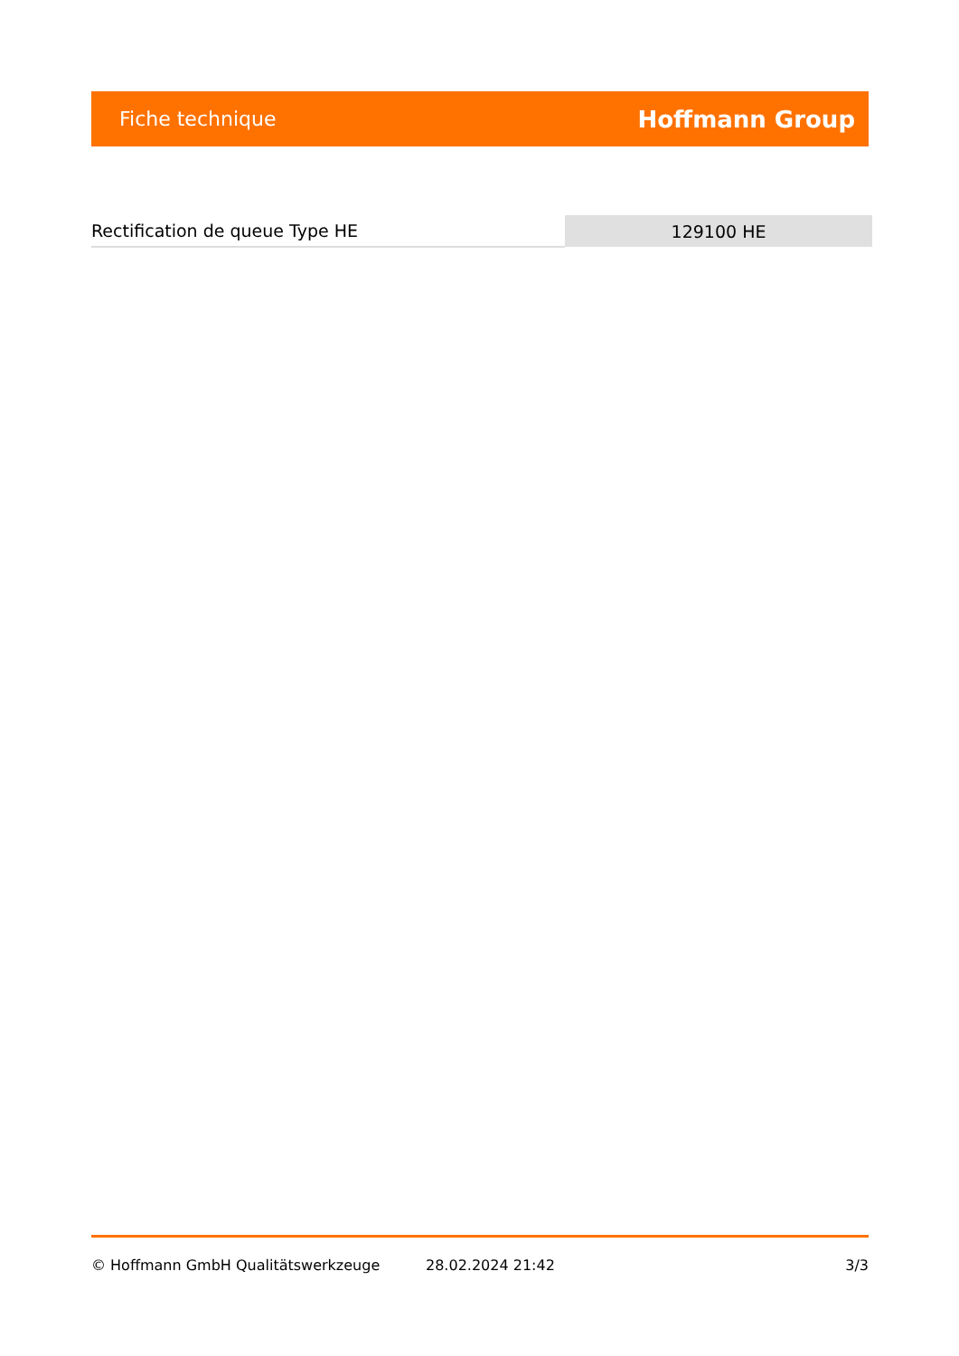Fiche technique Hoffmann Group
| Rectification de queue Type HE | 129100 HE |
© Hoffmann GmbH Qualitätswerkzeuge 28.02.2024 21:42 3/3